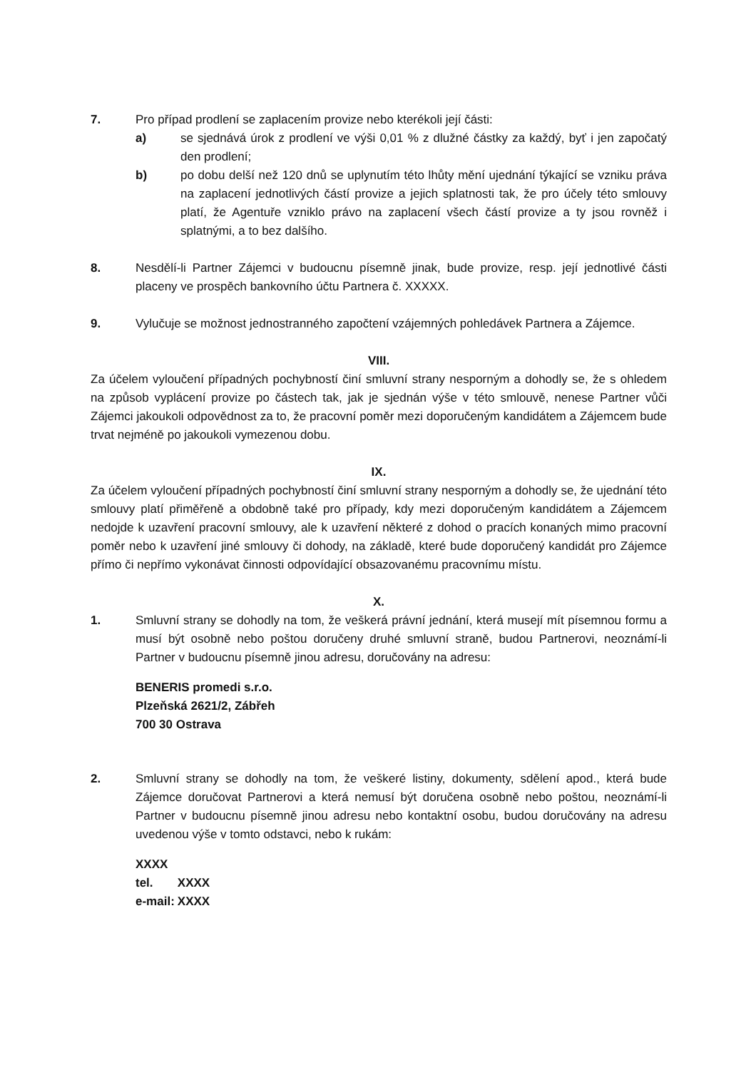7. Pro případ prodlení se zaplacením provize nebo kterékoli její části:
a) se sjednává úrok z prodlení ve výši 0,01 % z dlužné částky za každý, byť i jen započatý den prodlení;
b) po dobu delší než 120 dnů se uplynutím této lhůty mění ujednání týkající se vzniku práva na zaplacení jednotlivých částí provize a jejich splatnosti tak, že pro účely této smlouvy platí, že Agentuře vzniklo právo na zaplacení všech částí provize a ty jsou rovněž i splatnými, a to bez dalšího.
8. Nesdělí-li Partner Zájemci v budoucnu písemně jinak, bude provize, resp. její jednotlivé části placeny ve prospěch bankovního účtu Partnera č. XXXXX.
9. Vylučuje se možnost jednostranného započtení vzájemných pohledávek Partnera a Zájemce.
VIII.
Za účelem vyloučení případných pochybností činí smluvní strany nesporným a dohodly se, že s ohledem na způsob vyplácení provize po částech tak, jak je sjednán výše v této smlouvě, nenese Partner vůči Zájemci jakoukoli odpovědnost za to, že pracovní poměr mezi doporučeným kandidátem a Zájemcem bude trvat nejméně po jakoukoli vymezenou dobu.
IX.
Za účelem vyloučení případných pochybností činí smluvní strany nesporným a dohodly se, že ujednání této smlouvy platí přiměřeně a obdobně také pro případy, kdy mezi doporučeným kandidátem a Zájemcem nedojde k uzavření pracovní smlouvy, ale k uzavření některé z dohod o pracích konaných mimo pracovní poměr nebo k uzavření jiné smlouvy či dohody, na základě, které bude doporučený kandidát pro Zájemce přímo či nepřímo vykonávat činnosti odpovídající obsazovanému pracovnímu místu.
X.
1. Smluvní strany se dohodly na tom, že veškerá právní jednání, která musejí mít písemnou formu a musí být osobně nebo poštou doručeny druhé smluvní straně, budou Partnerovi, neoznámí-li Partner v budoucnu písemně jinou adresu, doručovány na adresu:
BENERIS promedi s.r.o.
Plzeňská 2621/2, Zábřeh
700 30 Ostrava
2. Smluvní strany se dohodly na tom, že veškeré listiny, dokumenty, sdělení apod., která bude Zájemce doručovat Partnerovi a která nemusí být doručena osobně nebo poštou, neoznámí-li Partner v budoucnu písemně jinou adresu nebo kontaktní osobu, budou doručovány na adresu uvedenou výše v tomto odstavci, nebo k rukám:
| XXXX | |
| tel. | XXXX |
| e-mail: | XXXX |